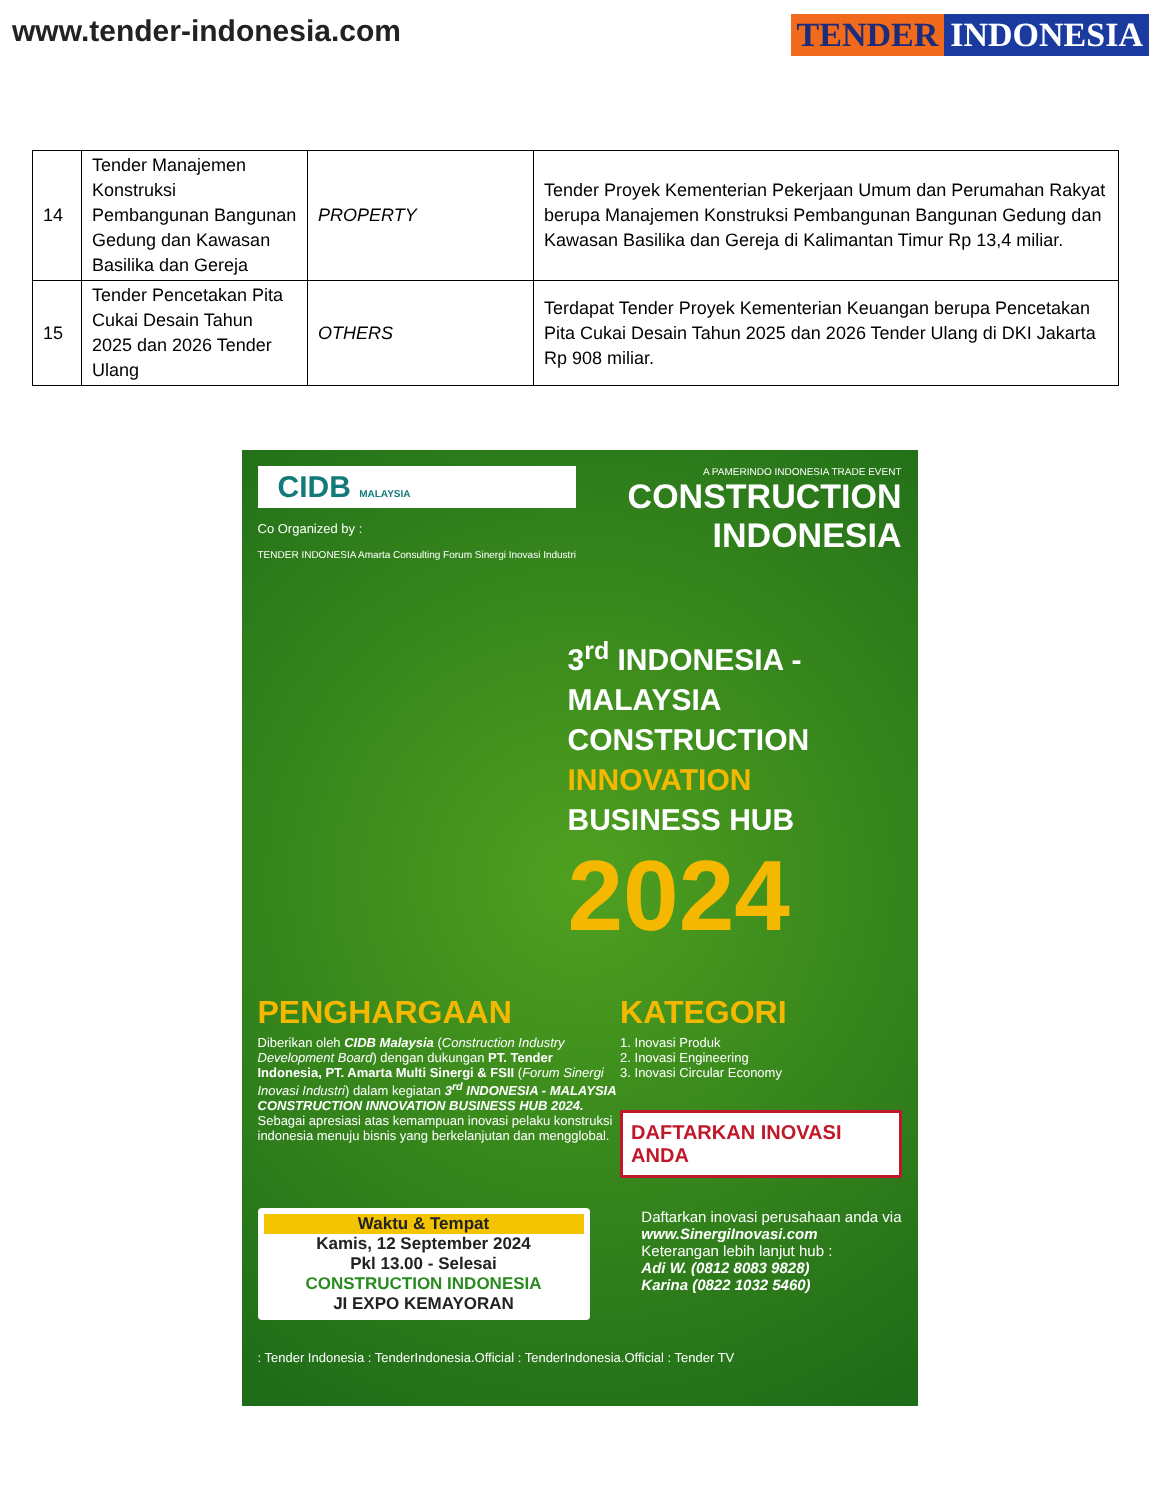www.tender-indonesia.com TENDER INDONESIA
| 14 | Tender Manajemen Konstruksi Pembangunan Bangunan Gedung dan Kawasan Basilika dan Gereja | PROPERTY | Tender Proyek Kementerian Pekerjaan Umum dan Perumahan Rakyat berupa Manajemen Konstruksi Pembangunan Bangunan Gedung dan Kawasan Basilika dan Gereja di Kalimantan Timur Rp 13,4 miliar. |
| 15 | Tender Pencetakan Pita Cukai Desain Tahun 2025 dan 2026 Tender Ulang | OTHERS | Terdapat Tender Proyek Kementerian Keuangan berupa Pencetakan Pita Cukai Desain Tahun 2025 dan 2026 Tender Ulang di DKI Jakarta Rp 908 miliar. |
CIDB MALAYSIA
Co Organized by :
TENDER INDONESIA Amarta Consulting Forum Sinergi Inovasi Industri
A PAMERINDO INDONESIA TRADE EVENT
CONSTRUCTION
INDONESIA
3<sup>rd</sup> INDONESIA - MALAYSIA
CONSTRUCTION
INNOVATION
BUSINESS HUB
2024
PENGHARGAAN
Diberikan oleh CIDB Malaysia (Construction Industry Development Board) dengan dukungan PT. Tender Indonesia, PT. Amarta Multi Sinergi & FSII (Forum Sinergi Inovasi Industri) dalam kegiatan 3<sup>rd</sup> INDONESIA - MALAYSIA CONSTRUCTION INNOVATION BUSINESS HUB 2024. Sebagai apresiasi atas kemampuan inovasi pelaku konstruksi indonesia menuju bisnis yang berkelanjutan dan mengglobal.
KATEGORI
1. Inovasi Produk
2. Inovasi Engineering
3. Inovasi Circular Economy
DAFTARKAN INOVASI ANDA
Waktu & Tempat
Kamis, 12 September 2024
Pkl 13.00 - Selesai
CONSTRUCTION INDONESIA
JI EXPO KEMAYORAN
Daftarkan inovasi perusahaan anda via
www.SinergiInovasi.com
Keterangan lebih lanjut hub :
Adi W. (0812 8083 9828)
Karina (0822 1032 5460)
: Tender Indonesia : TenderIndonesia.Official : TenderIndonesia.Official : Tender TV